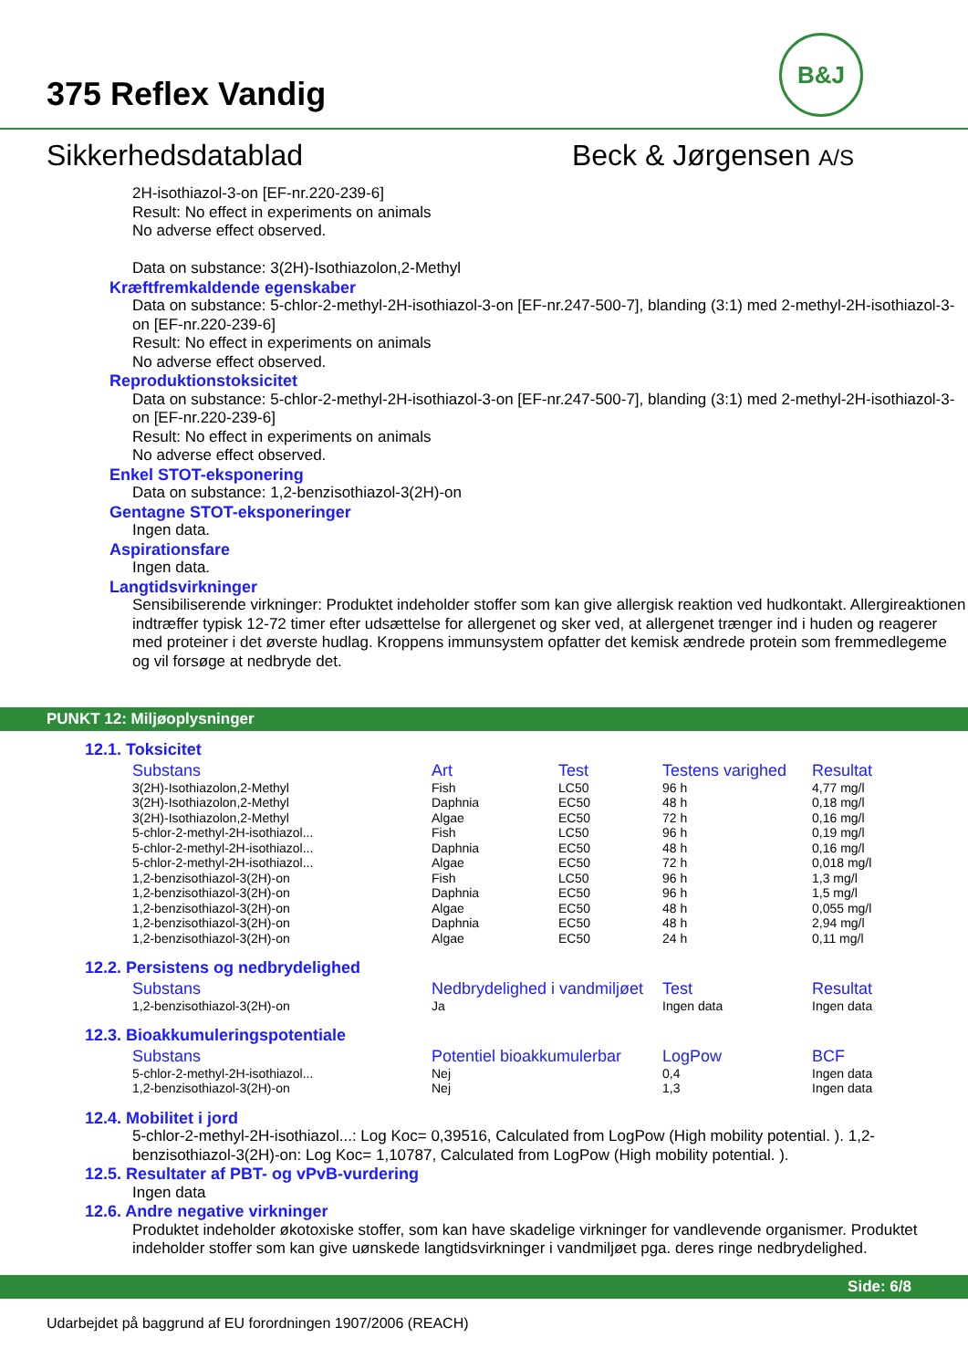375 Reflex Vandig
B&J
Sikkerhedsdatablad Beck & Jørgensen A/S
2H-isothiazol-3-on [EF-nr.220-239-6]
Result: No effect in experiments on animals
No adverse effect observed.
Data on substance: 3(2H)-Isothiazolon,2-Methyl
Kræftfremkaldende egenskaber
Data on substance: 5-chlor-2-methyl-2H-isothiazol-3-on [EF-nr.247-500-7], blanding (3:1) med 2-methyl-2H-isothiazol-3-on [EF-nr.220-239-6]
Result: No effect in experiments on animals
No adverse effect observed.
Reproduktionstoksicitet
Data on substance: 5-chlor-2-methyl-2H-isothiazol-3-on [EF-nr.247-500-7], blanding (3:1) med 2-methyl-2H-isothiazol-3-on [EF-nr.220-239-6]
Result: No effect in experiments on animals
No adverse effect observed.
Enkel STOT-eksponering
Data on substance: 1,2-benzisothiazol-3(2H)-on
Gentagne STOT-eksponeringer
Ingen data.
Aspirationsfare
Ingen data.
Langtidsvirkninger
Sensibiliserende virkninger: Produktet indeholder stoffer som kan give allergisk reaktion ved hudkontakt. Allergireaktionen indtræffer typisk 12-72 timer efter udsættelse for allergenet og sker ved, at allergenet trænger ind i huden og reagerer med proteiner i det øverste hudlag. Kroppens immunsystem opfatter det kemisk ændrede protein som fremmedlegeme og vil forsøge at nedbryde det.
PUNKT 12: Miljøoplysninger
12.1. Toksicitet
| Substans | Art | Test | Testens varighed | Resultat |
| --- | --- | --- | --- | --- |
| 3(2H)-Isothiazolon,2-Methyl | Fish | LC50 | 96 h | 4,77 mg/l |
| 3(2H)-Isothiazolon,2-Methyl | Daphnia | EC50 | 48 h | 0,18 mg/l |
| 3(2H)-Isothiazolon,2-Methyl | Algae | EC50 | 72 h | 0,16 mg/l |
| 5-chlor-2-methyl-2H-isothiazol... | Fish | LC50 | 96 h | 0,19 mg/l |
| 5-chlor-2-methyl-2H-isothiazol... | Daphnia | EC50 | 48 h | 0,16 mg/l |
| 5-chlor-2-methyl-2H-isothiazol... | Algae | EC50 | 72 h | 0,018 mg/l |
| 1,2-benzisothiazol-3(2H)-on | Fish | LC50 | 96 h | 1,3 mg/l |
| 1,2-benzisothiazol-3(2H)-on | Daphnia | EC50 | 96 h | 1,5 mg/l |
| 1,2-benzisothiazol-3(2H)-on | Algae | EC50 | 48 h | 0,055 mg/l |
| 1,2-benzisothiazol-3(2H)-on | Daphnia | EC50 | 48 h | 2,94 mg/l |
| 1,2-benzisothiazol-3(2H)-on | Algae | EC50 | 24 h | 0,11 mg/l |
12.2. Persistens og nedbrydelighed
| Substans | Nedbrydelighed i vandmiljøet | Test | Resultat |
| --- | --- | --- | --- |
| 1,2-benzisothiazol-3(2H)-on | Ja | Ingen data | Ingen data |
12.3. Bioakkumuleringspotentiale
| Substans | Potentiel bioakkumulerbar | LogPow | BCF |
| --- | --- | --- | --- |
| 5-chlor-2-methyl-2H-isothiazol... | Nej | 0,4 | Ingen data |
| 1,2-benzisothiazol-3(2H)-on | Nej | 1,3 | Ingen data |
12.4. Mobilitet i jord
5-chlor-2-methyl-2H-isothiazol...: Log Koc= 0,39516, Calculated from LogPow (High mobility potential. ). 1,2-benzisothiazol-3(2H)-on: Log Koc= 1,10787, Calculated from LogPow (High mobility potential. ).
12.5. Resultater af PBT- og vPvB-vurdering
Ingen data
12.6. Andre negative virkninger
Produktet indeholder økotoxiske stoffer, som kan have skadelige virkninger for vandlevende organismer. Produktet indeholder stoffer som kan give uønskede langtidsvirkninger i vandmiljøet pga. deres ringe nedbrydelighed.
Side: 6/8
Udarbejdet på baggrund af EU forordningen 1907/2006 (REACH)